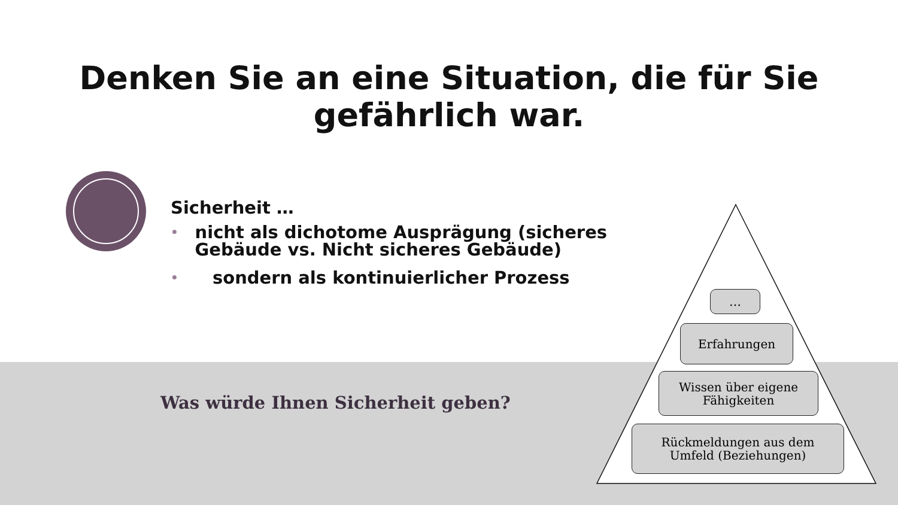Denken Sie an eine Situation, die für Sie
gefährlich war.
Sicherheit …
• nicht als dichotome Ausprägung (sicheres Gebäude vs. Nicht sicheres Gebäude)
• sondern als kontinuierlicher Prozess
Was würde Ihnen Sicherheit geben?
…
Erfahrungen
Wissen über eigene
Fähigkeiten
Rückmeldungen aus dem
Umfeld (Beziehungen)